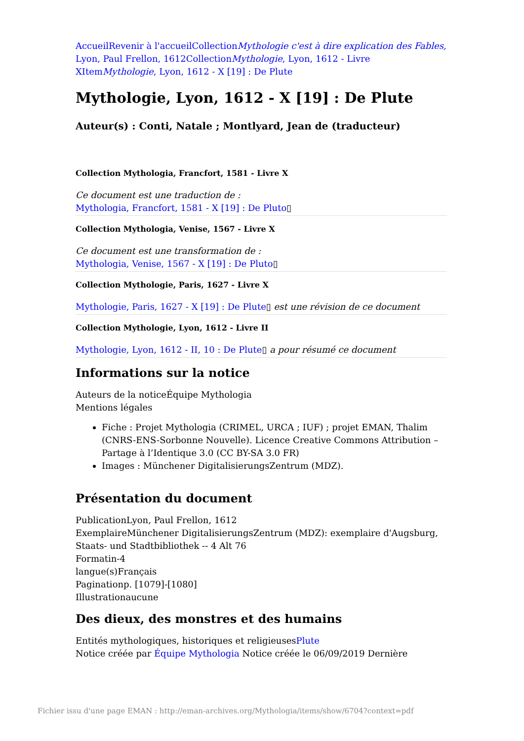Accueil Revenir à l'accueil CollectionMythologie c'est à dire explication des Fables, Lyon, Paul Frellon, 1612 CollectionMythologie, Lyon, 1612 - Livre X ItemMythologie, Lyon, 1612 - X [19] : De Plute
Mythologie, Lyon, 1612 - X [19] : De Plute
Auteur(s) : Conti, Natale ; Montlyard, Jean de (traducteur)
Collection Mythologia, Francfort, 1581 - Livre X
Ce document est une traduction de :
Mythologia, Francfort, 1581 - X [19] : De Pluto▯
Collection Mythologia, Venise, 1567 - Livre X
Ce document est une transformation de :
Mythologia, Venise, 1567 - X [19] : De Pluto▯
Collection Mythologie, Paris, 1627 - Livre X
Mythologie, Paris, 1627 - X [19] : De Plute▯ est une révision de ce document
Collection Mythologie, Lyon, 1612 - Livre II
Mythologie, Lyon, 1612 - II, 10 : De Plute▯ a pour résumé ce document
Informations sur la notice
Auteurs de la noticeÉquipe Mythologia
Mentions légales
Fiche : Projet Mythologia (CRIMEL, URCA ; IUF) ; projet EMAN, Thalim (CNRS-ENS-Sorbonne Nouvelle). Licence Creative Commons Attribution – Partage à l’Identique 3.0 (CC BY-SA 3.0 FR)
Images : Münchener DigitalisierungsZentrum (MDZ).
Présentation du document
PublicationLyon, Paul Frellon, 1612
ExemplaireMünchener DigitalisierungsZentrum (MDZ): exemplaire d'Augsburg, Staats- und Stadtbibliothek -- 4 Alt 76
Formatin-4
langue(s)Français
Paginationp. [1079]-[1080]
Illustrationaucune
Des dieux, des monstres et des humains
Entités mythologiques, historiques et religieusesPlute
Notice créée par Équipe Mythologia Notice créée le 06/09/2019 Dernière
Fichier issu d'une page EMAN : http://eman-archives.org/Mythologia/items/show/6704?context=pdf